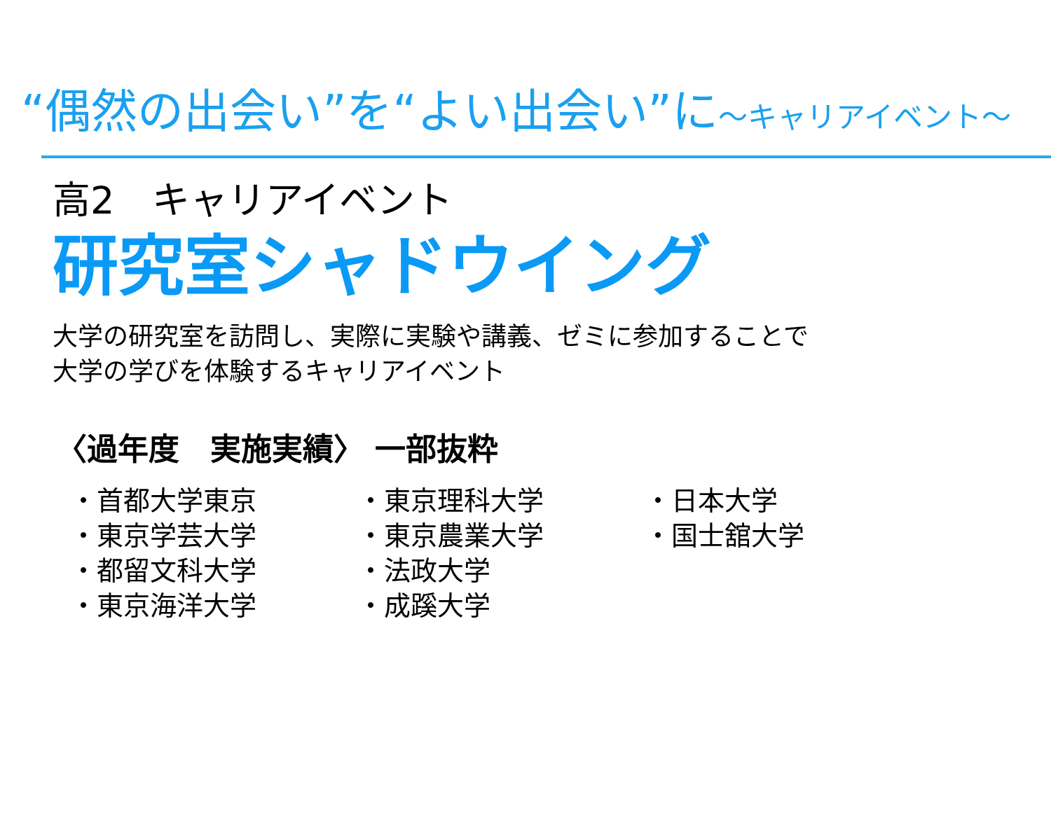“偶然の出会い”を“よい出会い”に～キャリアイベント～
高2　キャリアイベント
研究室シャドウイング
大学の研究室を訪問し、実際に実験や講義、ゼミに参加することで
大学の学びを体験するキャリアイベント
〈過年度　実施実績〉 一部抜粋
・首都大学東京
・東京学芸大学
・都留文科大学
・東京海洋大学
・東京理科大学
・東京農業大学
・法政大学
・成蹊大学
・日本大学
・国士舘大学